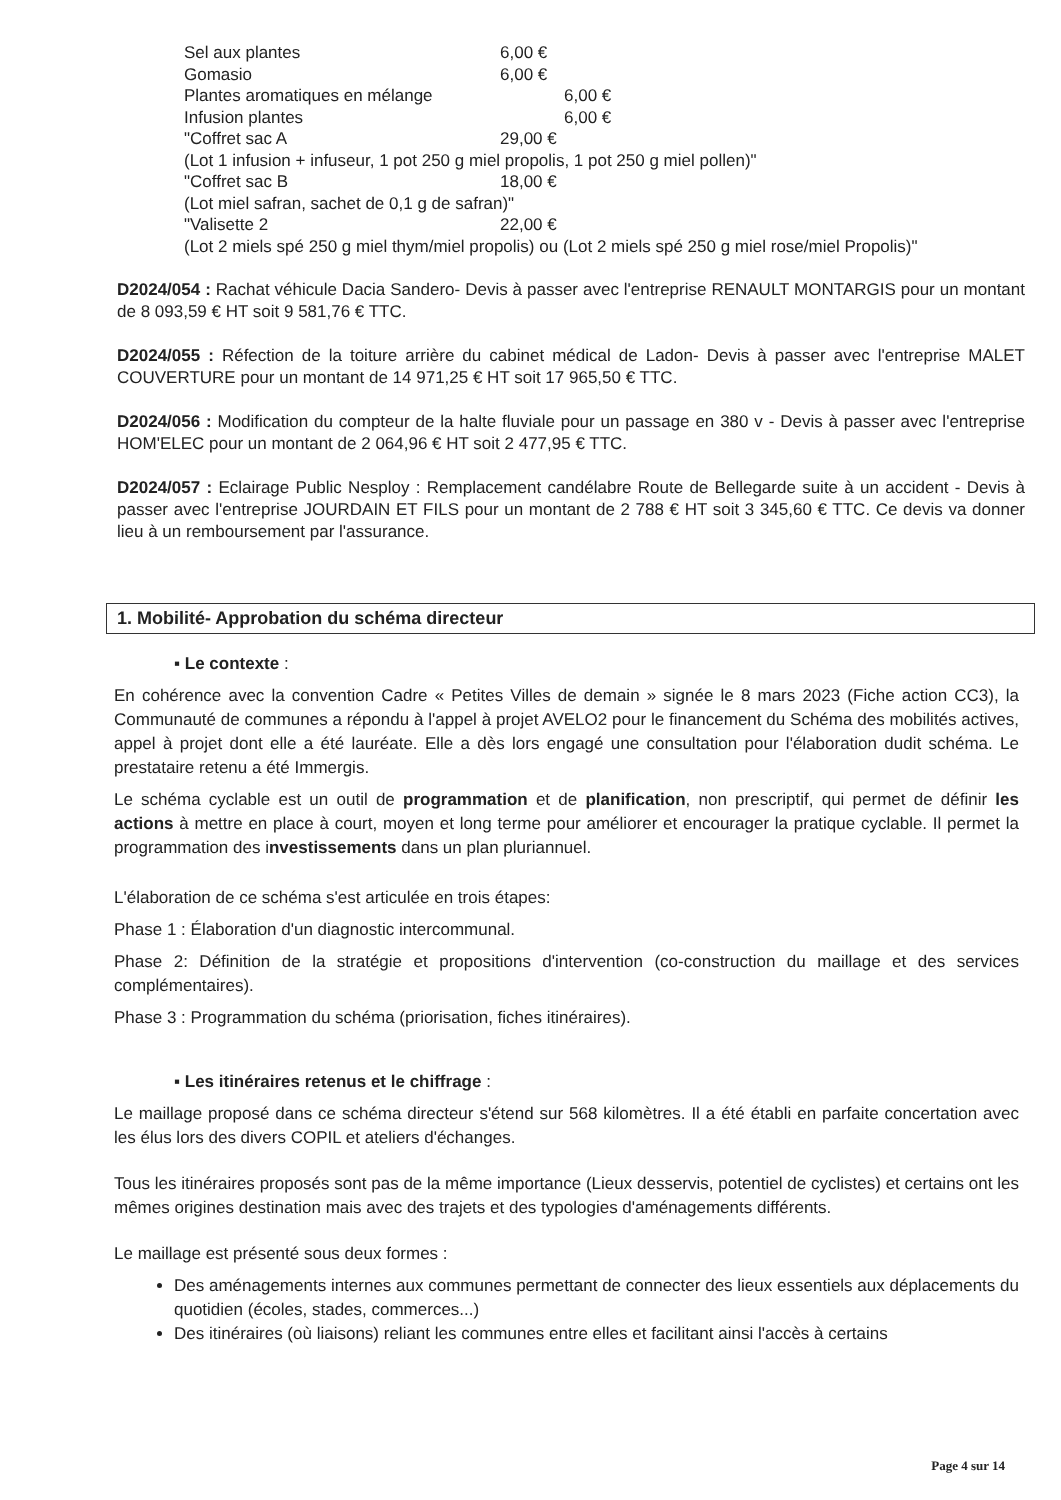Sel aux plantes 6,00 €
Gomasio 6,00 €
Plantes aromatiques en mélange 6,00 €
Infusion plantes 6,00 €
"Coffret sac A 29,00 €
(Lot 1 infusion + infuseur, 1 pot 250 g miel propolis, 1 pot 250 g miel pollen)"
"Coffret sac B 18,00 €
(Lot miel safran, sachet de 0,1 g de safran)"
"Valisette 2 22,00 €
(Lot 2 miels spé 250 g miel thym/miel propolis) ou (Lot 2 miels spé 250 g miel rose/miel Propolis)"
D2024/054 : Rachat véhicule Dacia Sandero- Devis à passer avec l'entreprise RENAULT MONTARGIS pour un montant de 8 093,59 € HT soit 9 581,76 € TTC.
D2024/055 : Réfection de la toiture arrière du cabinet médical de Ladon- Devis à passer avec l'entreprise MALET COUVERTURE pour un montant de 14 971,25 € HT soit 17 965,50 € TTC.
D2024/056 : Modification du compteur de la halte fluviale pour un passage en 380 v - Devis à passer avec l'entreprise HOM'ELEC pour un montant de 2 064,96 € HT soit 2 477,95 € TTC.
D2024/057 : Eclairage Public Nesploy : Remplacement candélabre Route de Bellegarde suite à un accident - Devis à passer avec l'entreprise JOURDAIN ET FILS pour un montant de 2 788 € HT soit 3 345,60 € TTC. Ce devis va donner lieu à un remboursement par l'assurance.
1. Mobilité- Approbation du schéma directeur
▪ Le contexte :
En cohérence avec la convention Cadre « Petites Villes de demain » signée le 8 mars 2023 (Fiche action CC3), la Communauté de communes a répondu à l'appel à projet AVELO2 pour le financement du Schéma des mobilités actives, appel à projet dont elle a été lauréate. Elle a dès lors engagé une consultation pour l'élaboration dudit schéma. Le prestataire retenu a été Immergis.
Le schéma cyclable est un outil de programmation et de planification, non prescriptif, qui permet de définir les actions à mettre en place à court, moyen et long terme pour améliorer et encourager la pratique cyclable. Il permet la programmation des investissements dans un plan pluriannuel.
L'élaboration de ce schéma s'est articulée en trois étapes:
Phase 1 : Élaboration d'un diagnostic intercommunal.
Phase 2: Définition de la stratégie et propositions d'intervention (co-construction du maillage et des services complémentaires).
Phase 3 : Programmation du schéma (priorisation, fiches itinéraires).
▪ Les itinéraires retenus et le chiffrage :
Le maillage proposé dans ce schéma directeur s'étend sur 568 kilomètres. Il a été établi en parfaite concertation avec les élus lors des divers COPIL et ateliers d'échanges.
Tous les itinéraires proposés sont pas de la même importance (Lieux desservis, potentiel de cyclistes) et certains ont les mêmes origines destination mais avec des trajets et des typologies d'aménagements différents.
Le maillage est présenté sous deux formes :
Des aménagements internes aux communes permettant de connecter des lieux essentiels aux déplacements du quotidien (écoles, stades, commerces...)
Des itinéraires (où liaisons) reliant les communes entre elles et facilitant ainsi l'accès à certains
Page 4 sur 14